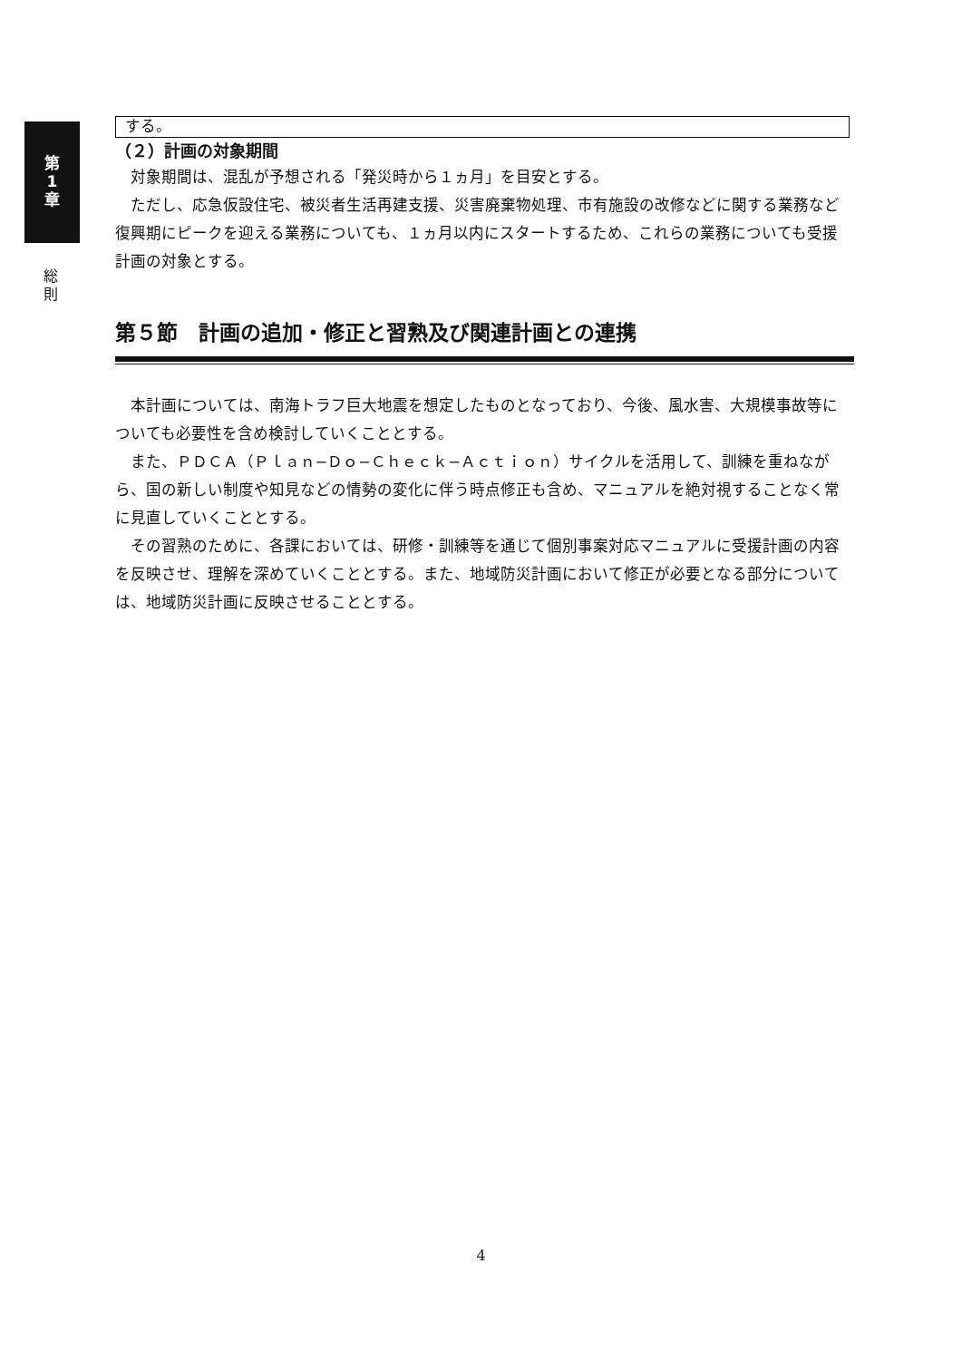第
1
章
総
則
する。
（２）計画の対象期間
対象期間は、混乱が予想される「発災時から１ヵ月」を目安とする。
ただし、応急仮設住宅、被災者生活再建支援、災害廃棄物処理、市有施設の改修などに関する業務など復興期にピークを迎える業務についても、１ヵ月以内にスタートするため、これらの業務についても受援計画の対象とする。
第５節　計画の追加・修正と習熟及び関連計画との連携
本計画については、南海トラフ巨大地震を想定したものとなっており、今後、風水害、大規模事故等についても必要性を含め検討していくこととする。
また、ＰＤＣＡ（Ｐｌａｎ−Ｄｏ−Ｃｈｅｃｋ−Ａｃｔｉｏｎ）サイクルを活用して、訓練を重ねながら、国の新しい制度や知見などの情勢の変化に伴う時点修正も含め、マニュアルを絶対視することなく常に見直していくこととする。
その習熟のために、各課においては、研修・訓練等を通じて個別事案対応マニュアルに受援計画の内容を反映させ、理解を深めていくこととする。また、地域防災計画において修正が必要となる部分については、地域防災計画に反映させることとする。
4